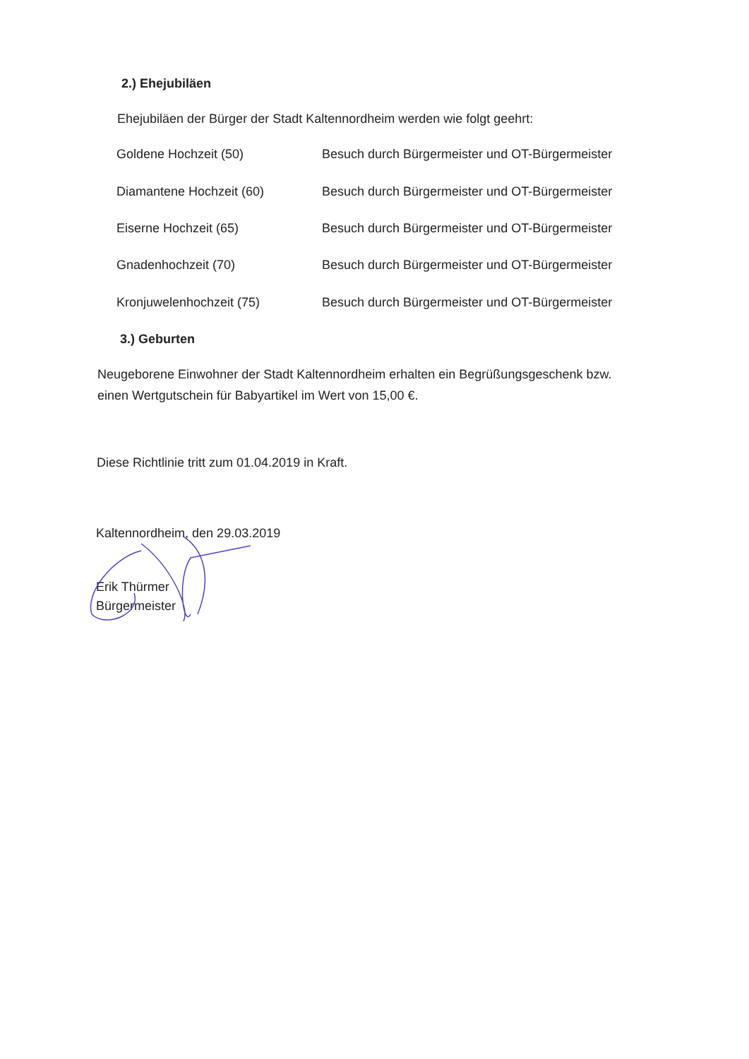2.) Ehejubiläen
Ehejubiläen der Bürger der Stadt Kaltennordheim werden wie folgt geehrt:
Goldene Hochzeit (50) Besuch durch Bürgermeister und OT-Bürgermeister
Diamantene Hochzeit (60) Besuch durch Bürgermeister und OT-Bürgermeister
Eiserne Hochzeit (65) Besuch durch Bürgermeister und OT-Bürgermeister
Gnadenhochzeit (70) Besuch durch Bürgermeister und OT-Bürgermeister
Kronjuwelenhochzeit (75) Besuch durch Bürgermeister und OT-Bürgermeister
3.) Geburten
Neugeborene Einwohner der Stadt Kaltennordheim erhalten ein Begrüßungsgeschenk bzw.
einen Wertgutschein für Babyartikel im Wert von 15,00 €.
Diese Richtlinie tritt zum 01.04.2019 in Kraft.
Kaltennordheim, den 29.03.2019
Erik Thürmer
Bürgermeister